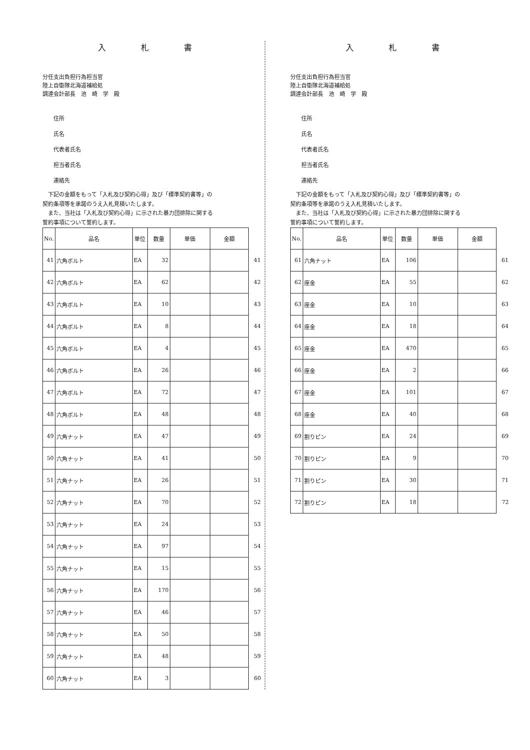入札書
分任支出負担行為担当官
陸上自衛隊北海道補給処
調達会計部長　池　崎　学　殿
住所
氏名
代表者氏名
担当者氏名
連絡先
　下記の金額をもって「入札及び契約心得」及び「標準契約書等」の
契約条項等を承諾のうえ入札見積いたします。
　また、当社は「入札及び契約心得」に示された暴力団排除に関する
誓約事項について誓約します。
| No. | 品名 | 単位 | 数量 | 単価 | 金額 | |
| 41 | 六角ボルト | EA | 32 | | | 41 |
| 42 | 六角ボルト | EA | 62 | | | 42 |
| 43 | 六角ボルト | EA | 10 | | | 43 |
| 44 | 六角ボルト | EA | 8 | | | 44 |
| 45 | 六角ボルト | EA | 4 | | | 45 |
| 46 | 六角ボルト | EA | 26 | | | 46 |
| 47 | 六角ボルト | EA | 72 | | | 47 |
| 48 | 六角ボルト | EA | 48 | | | 48 |
| 49 | 六角ナット | EA | 47 | | | 49 |
| 50 | 六角ナット | EA | 41 | | | 50 |
| 51 | 六角ナット | EA | 26 | | | 51 |
| 52 | 六角ナット | EA | 70 | | | 52 |
| 53 | 六角ナット | EA | 24 | | | 53 |
| 54 | 六角ナット | EA | 97 | | | 54 |
| 55 | 六角ナット | EA | 15 | | | 55 |
| 56 | 六角ナット | EA | 170 | | | 56 |
| 57 | 六角ナット | EA | 46 | | | 57 |
| 58 | 六角ナット | EA | 50 | | | 58 |
| 59 | 六角ナット | EA | 48 | | | 59 |
| 60 | 六角ナット | EA | 3 | | | 60 |
入札書
分任支出負担行為担当官
陸上自衛隊北海道補給処
調達会計部長　池　崎　学　殿
住所
氏名
代表者氏名
担当者氏名
連絡先
　下記の金額をもって「入札及び契約心得」及び「標準契約書等」の
契約条項等を承諾のうえ入札見積いたします。
　また、当社は「入札及び契約心得」に示された暴力団排除に関する
誓約事項について誓約します。
| No. | 品名 | 単位 | 数量 | 単価 | 金額 | |
| 61 | 六角ナット | EA | 106 | | | 61 |
| 62 | 座金 | EA | 55 | | | 62 |
| 63 | 座金 | EA | 10 | | | 63 |
| 64 | 座金 | EA | 18 | | | 64 |
| 65 | 座金 | EA | 470 | | | 65 |
| 66 | 座金 | EA | 2 | | | 66 |
| 67 | 座金 | EA | 101 | | | 67 |
| 68 | 座金 | EA | 40 | | | 68 |
| 69 | 割りピン | EA | 24 | | | 69 |
| 70 | 割りピン | EA | 9 | | | 70 |
| 71 | 割りピン | EA | 30 | | | 71 |
| 72 | 割りピン | EA | 18 | | | 72 |